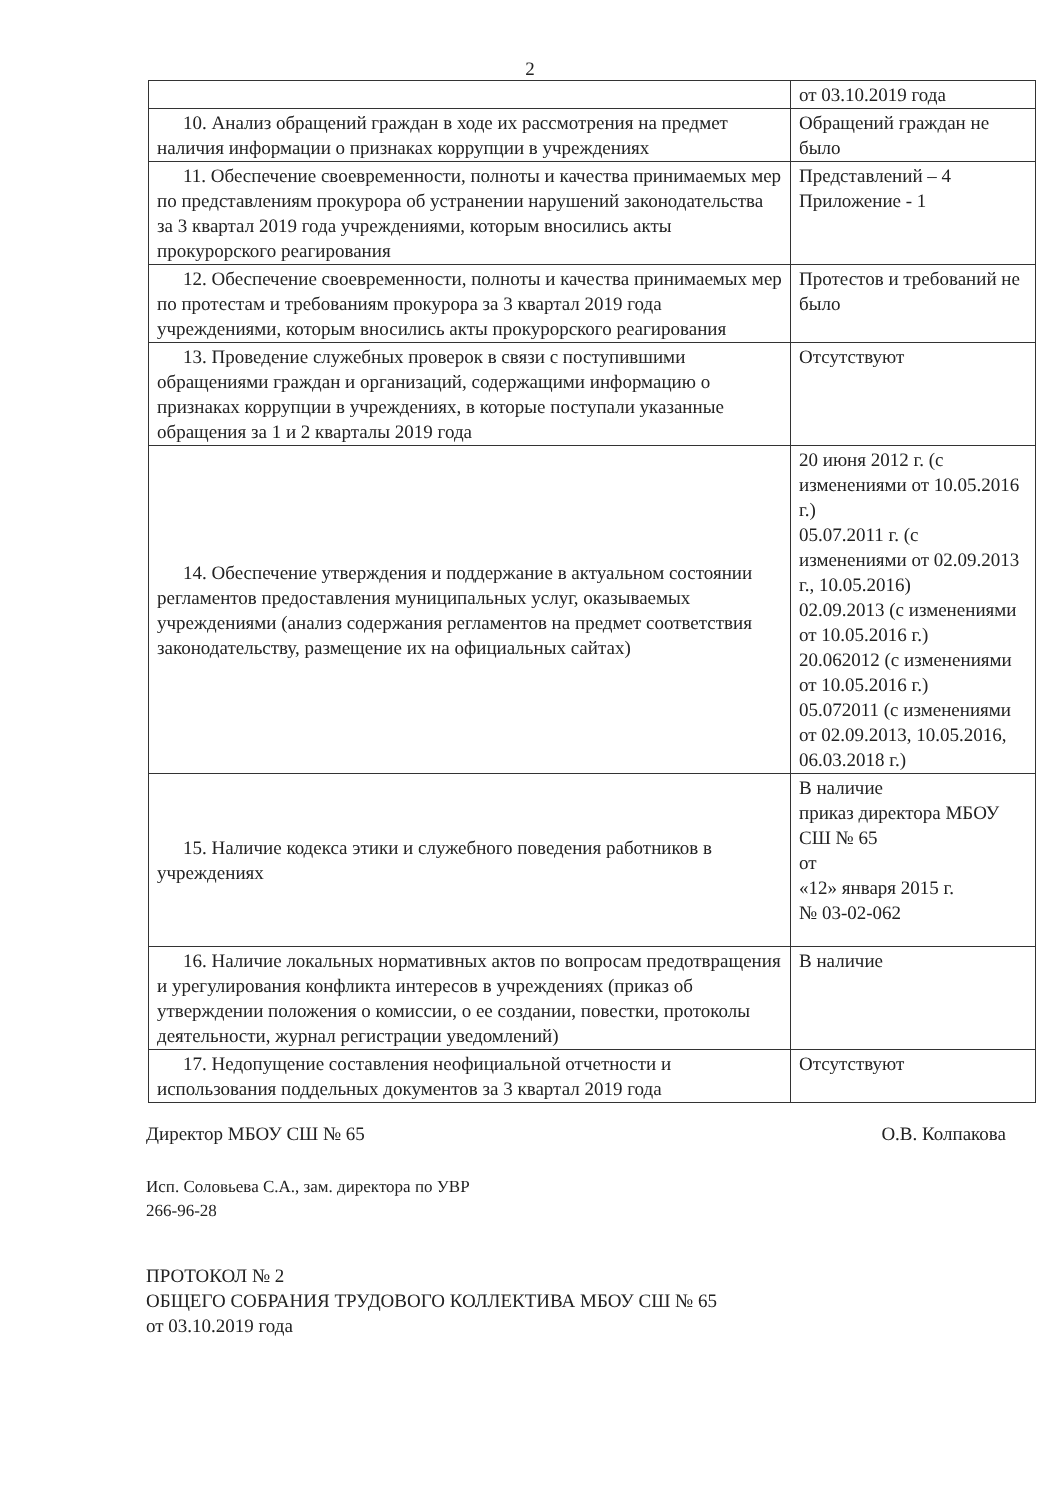2
| | от 03.10.2019 года |
| 10. Анализ обращений граждан в ходе их рассмотрения на предмет наличия информации о признаках коррупции в учреждениях | Обращений граждан не было |
| 11. Обеспечение своевременности, полноты и качества принимаемых мер по представлениям прокурора об устранении нарушений законодательства за 3 квартал 2019 года учреждениями, которым вносились акты прокурорского реагирования | Представлений – 4 Приложение - 1 |
| 12. Обеспечение своевременности, полноты и качества принимаемых мер по протестам и требованиям прокурора за 3 квартал 2019 года учреждениями, которым вносились акты прокурорского реагирования | Протестов и требований не было |
| 13. Проведение служебных проверок в связи с поступившими обращениями граждан и организаций, содержащими информацию о признаках коррупции в учреждениях, в которые поступали указанные обращения за 1 и 2 кварталы 2019 года | Отсутствуют |
| 14. Обеспечение утверждения и поддержание в актуальном состоянии регламентов предоставления муниципальных услуг, оказываемых учреждениями (анализ содержания регламентов на предмет соответствия законодательству, размещение их на официальных сайтах) | 20 июня 2012 г. (с изменениями от 10.05.2016 г.) 05.07.2011 г. (с изменениями от 02.09.2013 г., 10.05.2016) 02.09.2013 (с изменениями от 10.05.2016 г.) 20.062012 (с изменениями от 10.05.2016 г.) 05.072011 (с изменениями от 02.09.2013, 10.05.2016, 06.03.2018 г.) |
| 15. Наличие кодекса этики и служебного поведения работников в учреждениях | В наличие приказ директора МБОУ СШ № 65 от «12» января 2015 г. № 03-02-062 |
| 16. Наличие локальных нормативных актов по вопросам предотвращения и урегулирования конфликта интересов в учреждениях (приказ об утверждении положения о комиссии, о ее создании, повестки, протоколы деятельности, журнал регистрации уведомлений) | В наличие |
| 17. Недопущение составления неофициальной отчетности и использования поддельных документов за 3 квартал 2019 года | Отсутствуют |
Директор МБОУ СШ № 65 О.В. Колпакова
Исп. Соловьева С.А., зам. директора по УВР
266-96-28
ПРОТОКОЛ № 2
ОБЩЕГО СОБРАНИЯ ТРУДОВОГО КОЛЛЕКТИВА МБОУ СШ № 65
от 03.10.2019 года